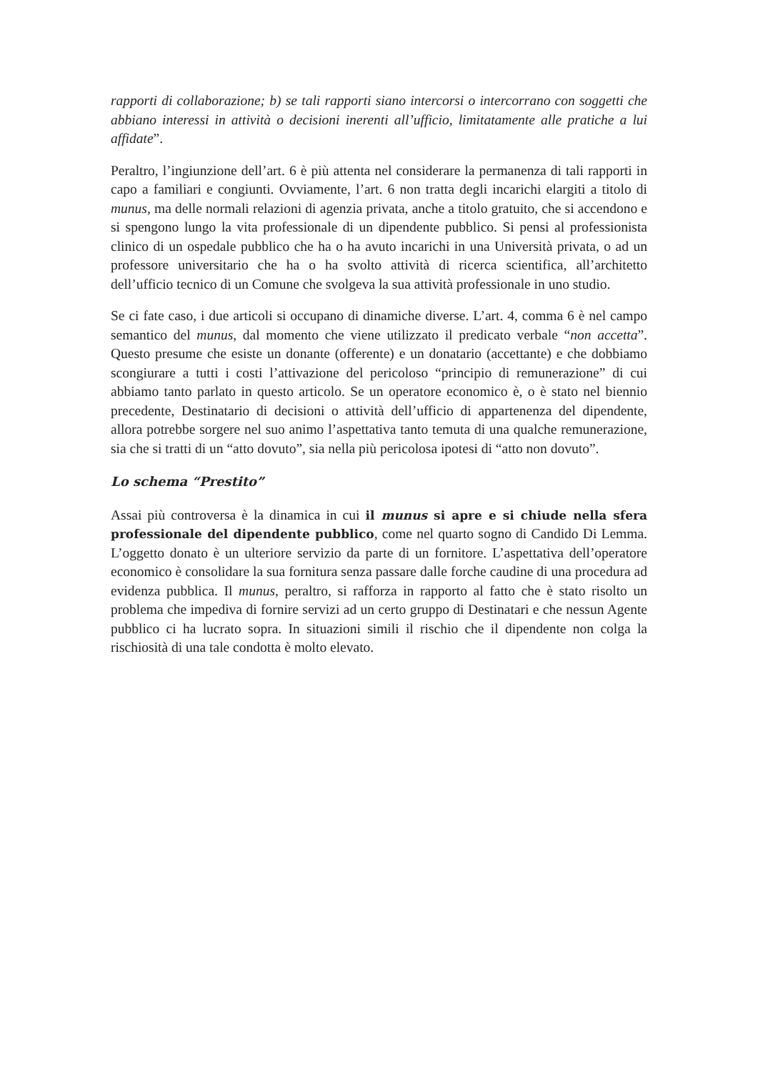rapporti di collaborazione; b) se tali rapporti siano intercorsi o intercorrano con soggetti che abbiano interessi in attività o decisioni inerenti all’ufficio, limitatamente alle pratiche a lui affidate”.
Peraltro, l’ingiunzione dell’art. 6 è più attenta nel considerare la permanenza di tali rapporti in capo a familiari e congiunti. Ovviamente, l’art. 6 non tratta degli incarichi elargiti a titolo di munus, ma delle normali relazioni di agenzia privata, anche a titolo gratuito, che si accendono e si spengono lungo la vita professionale di un dipendente pubblico. Si pensi al professionista clinico di un ospedale pubblico che ha o ha avuto incarichi in una Università privata, o ad un professore universitario che ha o ha svolto attività di ricerca scientifica, all’architetto dell’ufficio tecnico di un Comune che svolgeva la sua attività professionale in uno studio.
Se ci fate caso, i due articoli si occupano di dinamiche diverse. L’art. 4, comma 6 è nel campo semantico del munus, dal momento che viene utilizzato il predicato verbale “non accetta”. Questo presume che esiste un donante (offerente) e un donatario (accettante) e che dobbiamo scongiurare a tutti i costi l’attivazione del pericoloso “principio di remunerazione” di cui abbiamo tanto parlato in questo articolo. Se un operatore economico è, o è stato nel biennio precedente, Destinatario di decisioni o attività dell’ufficio di appartenenza del dipendente, allora potrebbe sorgere nel suo animo l’aspettativa tanto temuta di una qualche remunerazione, sia che si tratti di un “atto dovuto”, sia nella più pericolosa ipotesi di “atto non dovuto”.
Lo schema “Prestito”
Assai più controversa è la dinamica in cui il munus si apre e si chiude nella sfera professionale del dipendente pubblico, come nel quarto sogno di Candido Di Lemma. L’oggetto donato è un ulteriore servizio da parte di un fornitore. L’aspettativa dell’operatore economico è consolidare la sua fornitura senza passare dalle forche caudine di una procedura ad evidenza pubblica. Il munus, peraltro, si rafforza in rapporto al fatto che è stato risolto un problema che impediva di fornire servizi ad un certo gruppo di Destinatari e che nessun Agente pubblico ci ha lucrato sopra. In situazioni simili il rischio che il dipendente non colga la rischiosità di una tale condotta è molto elevato.